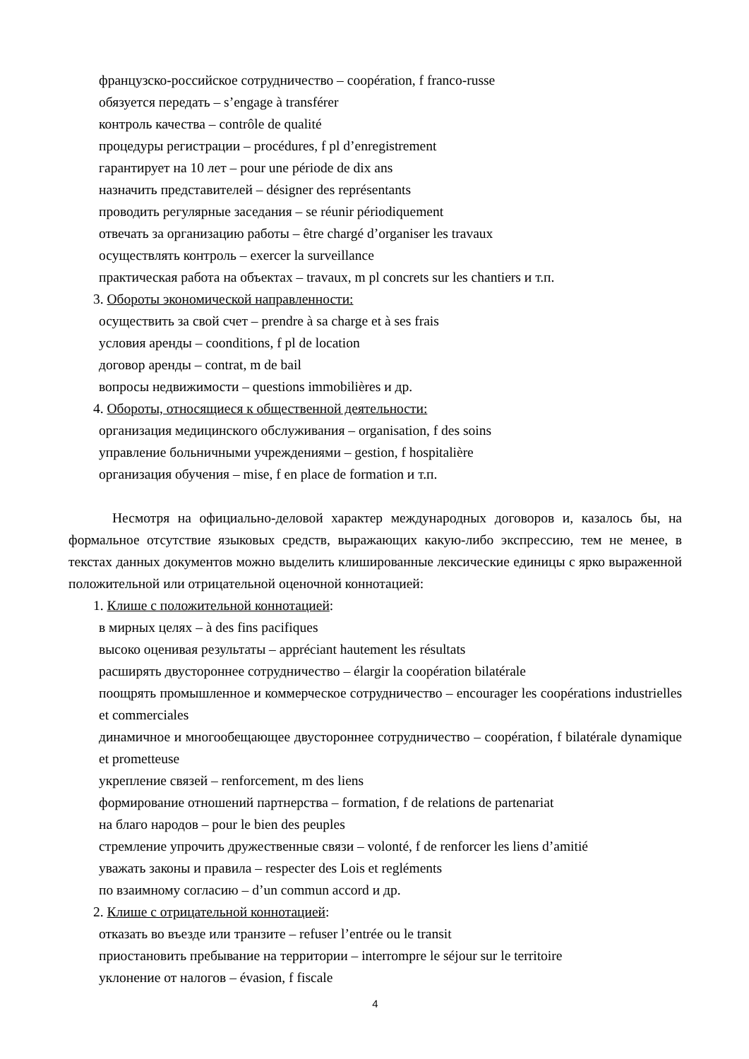французско-российское сотрудничество – coopération, f franco-russe
обязуется передать – s’engage à transférer
контроль качества – contrôle de qualité
процедуры регистрации – procédures, f pl d’enregistrement
гарантирует на 10 лет – pour une période de dix ans
назначить представителей – désigner des représentants
проводить регулярные заседания – se réunir périodiquement
отвечать за организацию работы – être chargé d’organiser les travaux
осуществлять контроль – exercer la surveillance
практическая работа на объектах – travaux, m pl concrets sur les chantiers и т.п.
3. Обороты экономической направленности:
осуществить за свой счет – prendre à sa charge et à ses frais
условия аренды – coonditions, f pl de location
договор аренды – contrat, m de bail
вопросы недвижимости – questions immobilières и др.
4. Обороты, относящиеся к общественной деятельности:
организация медицинского обслуживания – organisation, f des soins
управление больничными учреждениями – gestion, f hospitalière
организация обучения – mise, f en place de formation и т.п.
Несмотря на официально-деловой характер международных договоров и, казалось бы, на формальное отсутствие языковых средств, выражающих какую-либо экспрессию, тем не менее, в текстах данных документов можно выделить клишированные лексические единицы с ярко выраженной положительной или отрицательной оценочной коннотацией:
1. Клише с положительной коннотацией:
в мирных целях – à des fins pacifiques
высоко оценивая результаты – appréciant hautement les résultats
расширять двустороннее сотрудничество – élargir la coopération bilatérale
поощрять промышленное и коммерческое сотрудничество – encourager les coopérations industrielles et commerciales
динамичное и многообещающее двустороннее сотрудничество – coopération, f bilatérale dynamique et prometteuse
укрепление связей – renforcement, m des liens
формирование отношений партнерства – formation, f de relations de partenariat
на благо народов – pour le bien des peuples
стремление упрочить дружественные связи – volonté, f de renforcer les liens d’amitié
уважать законы и правила – respecter des Lois et regléments
по взаимному согласию – d’un commun accord и др.
2. Клише с отрицательной коннотацией:
отказать во въезде или транзите – refuser l’entrée ou le transit
приостановить пребывание на территории – interrompre le séjour sur le territoire
уклонение от налогов – évasion, f fiscale
4